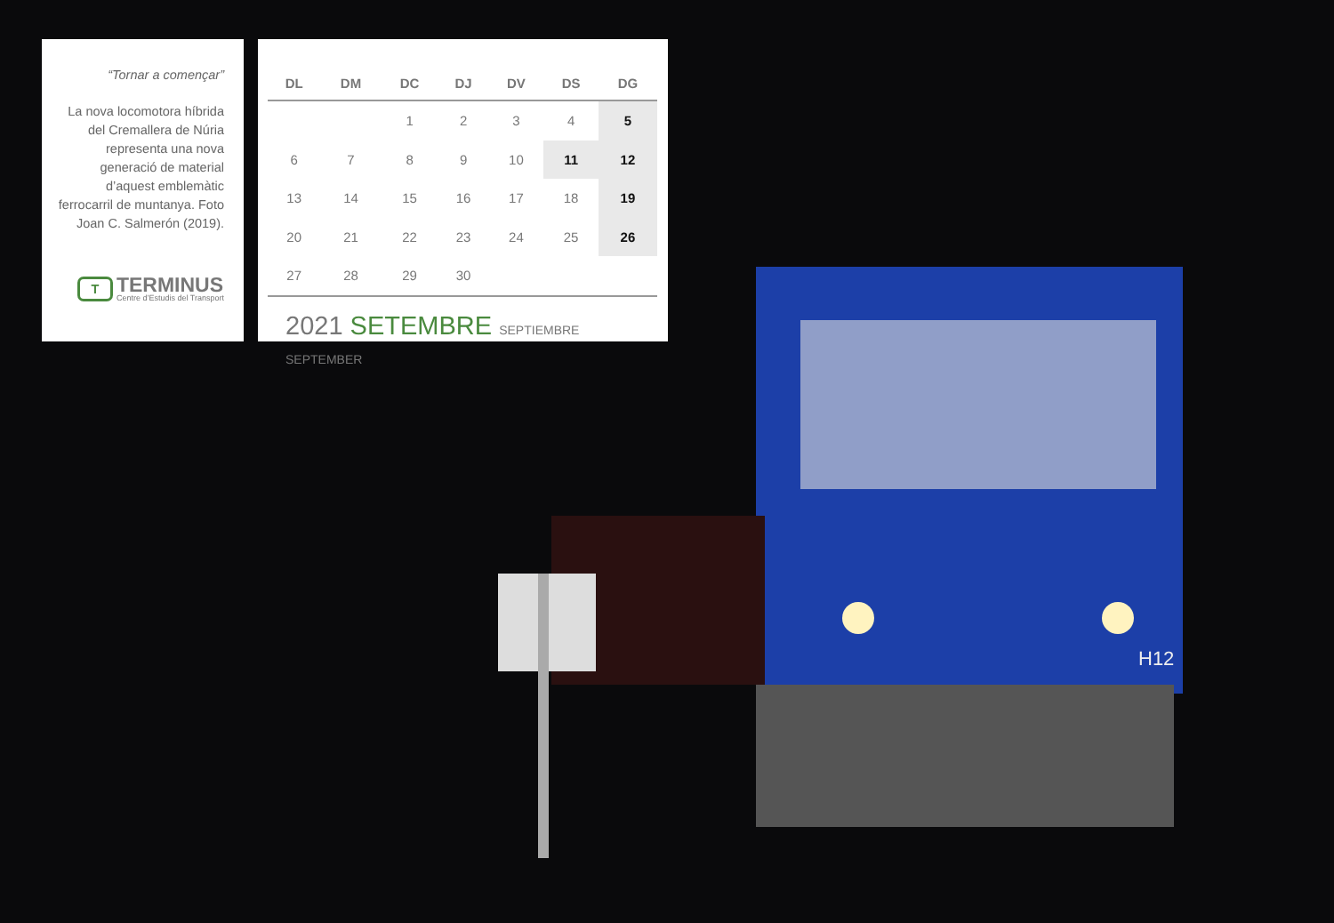H12
“Tornar a començar”
La nova locomotora híbrida del Cremallera de Núria representa una nova generació de material d’aquest emblemàtic ferrocarril de muntanya. Foto Joan C. Salmerón (2019).
T
TERMINUS
Centre d’Estudis del Transport
| DL | DM | DC | DJ | DV | DS | DG |
| --- | --- | --- | --- | --- | --- | --- |
| | | 1 | 2 | 3 | 4 | 5 |
| 6 | 7 | 8 | 9 | 10 | 11 | 12 |
| 13 | 14 | 15 | 16 | 17 | 18 | 19 |
| 20 | 21 | 22 | 23 | 24 | 25 | 26 |
| 27 | 28 | 29 | 30 | | | |
2021 SETEMBRE SEPTIEMBRE SEPTEMBER